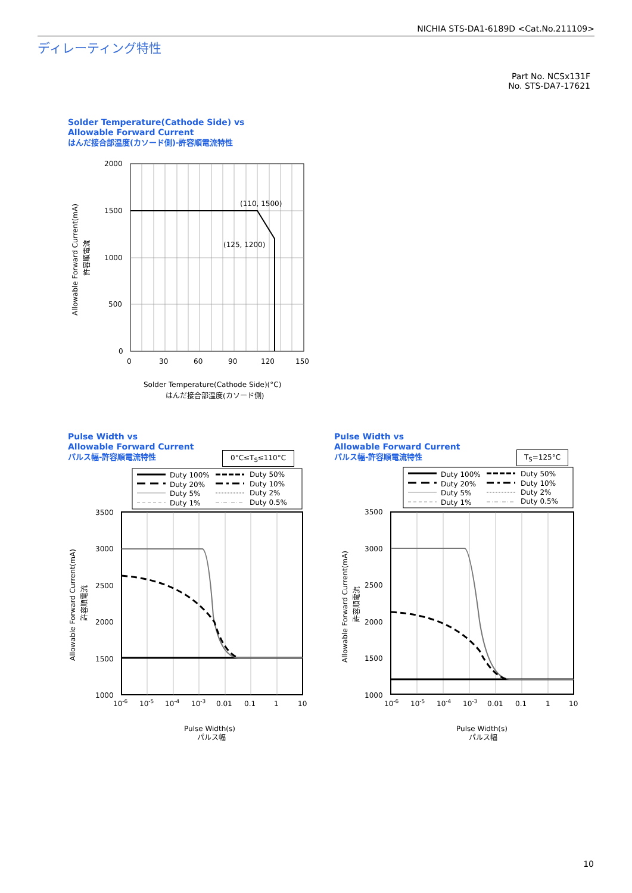NICHIA STS-DA1-6189D <Cat.No.211109>
ディレーティング特性
Part No. NCSx131F
No. STS-DA7-17621
Solder Temperature(Cathode Side) vs
Allowable Forward Current
はんだ接合部温度(カソード側)-許容順電流特性
(110, 1500)
(125, 1200)
2000
1500
1000
500
0
0
30
60
90
120
150
Solder Temperature(Cathode Side)(°C)
はんだ接合部温度(カソード側)
Allowable Forward Current(mA)
許容順電流
Pulse Width vs
Allowable Forward Current
パルス幅-許容順電流特性
0°C≤T<sub>S</sub>≤110°C
Pulse Width vs
Allowable Forward Current
パルス幅-許容順電流特性
T<sub>S</sub>=125°C
Duty 100%
Duty 50%
Duty 20%
Duty 10%
Duty 5%
Duty 2%
Duty 1%
Duty 0.5%
3500
3000
2500
2000
1500
1000
10-6
10-5
10-4
10-3
0.01
0.1
1
10
Pulse Width(s)
パルス幅
Allowable Forward Current(mA)
許容順電流
Duty 100%
Duty 50%
Duty 20%
Duty 10%
Duty 5%
Duty 2%
Duty 1%
Duty 0.5%
3500
3000
2500
2000
1500
1000
10-6
10-5
10-4
10-3
0.01
0.1
1
10
Pulse Width(s)
パルス幅
Allowable Forward Current(mA)
許容順電流
10